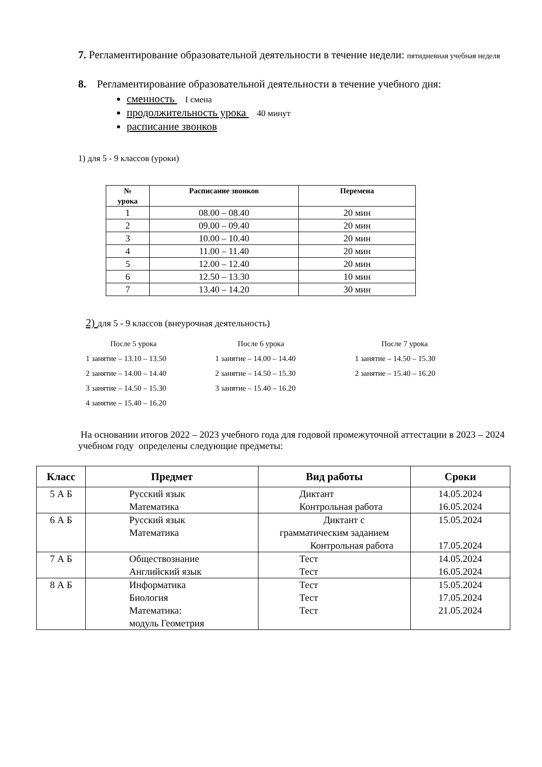7. Регламентирование образовательной деятельности в течение недели: пятидневная учебная неделя
8. Регламентирование образовательной деятельности в течение учебного дня:
сменность I смена
продолжительность урока 40 минут
расписание звонков
1) для 5 - 9 классов (уроки)
| № урока | Расписание звонков | Перемена |
| --- | --- | --- |
| 1 | 08.00 – 08.40 | 20 мин |
| 2 | 09.00 – 09.40 | 20 мин |
| 3 | 10.00 – 10.40 | 20 мин |
| 4 | 11.00 – 11.40 | 20 мин |
| 5 | 12.00 – 12.40 | 20 мин |
| 6 | 12.50 – 13.30 | 10 мин |
| 7 | 13.40 – 14.20 | 30 мин |
2) для 5 - 9 классов (внеурочная деятельность)
После 5 урока
1 занятие – 13.10 – 13.50
2 занятие – 14.00 – 14.40
3 занятие – 14.50 – 15.30
4 занятие – 15.40 – 16.20
После 6 урока
1 занятие – 14.00 – 14.40
2 занятие – 14.50 – 15.30
3 занятие – 15.40 – 16.20
После 7 урока
1 занятие – 14.50 – 15.30
2 занятие – 15.40 – 16.20
На основании итогов 2022 – 2023 учебного года для годовой промежуточной аттестации в 2023 – 2024 учебном году определены следующие предметы:
| Класс | Предмет | Вид работы | Сроки |
| --- | --- | --- | --- |
| 5 А Б | Русский язык Математика | Диктант Контрольная работа | 14.05.2024 16.05.2024 |
| 6 А Б | Русский язык Математика | Диктант с грамматическим заданием Контрольная работа | 15.05.2024 17.05.2024 |
| 7 А Б | Обществознание Английский язык | Тест Тест | 14.05.2024 16.05.2024 |
| 8 А Б | Информатика Биология Математика: модуль Геометрия | Тест Тест Тест | 15.05.2024 17.05.2024 21.05.2024 |